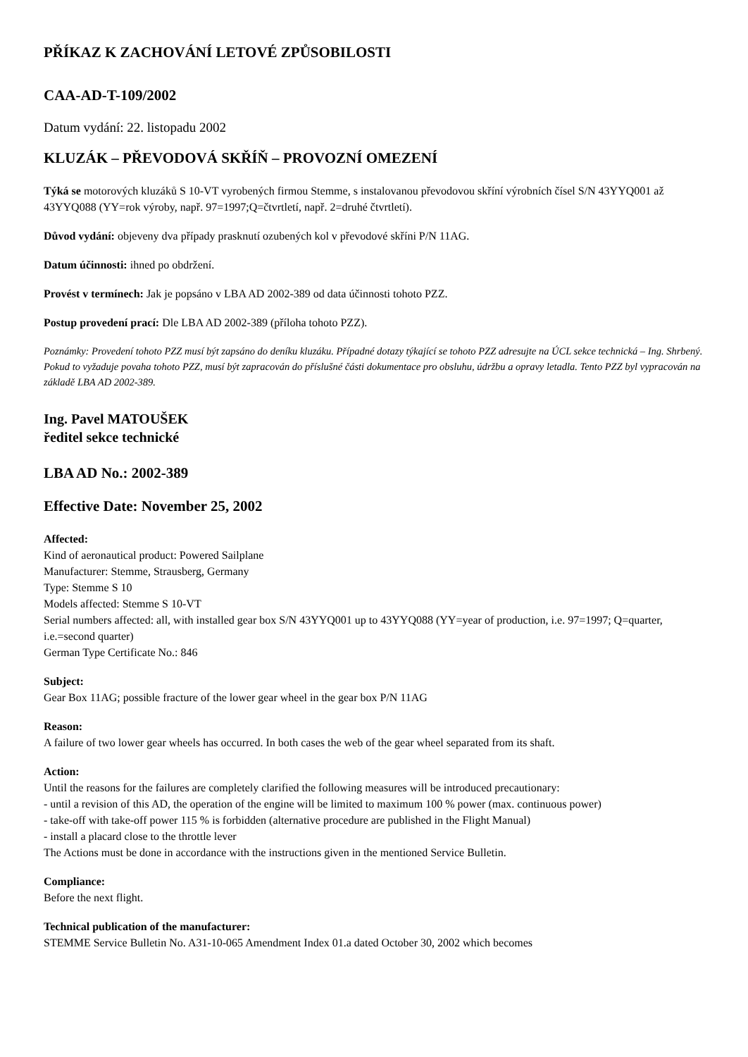PŘÍKAZ K ZACHOVÁNÍ LETOVÉ ZPŮSOBILOSTI
CAA-AD-T-109/2002
Datum vydání: 22. listopadu 2002
KLUZÁK – PŘEVODOVÁ SKŘÍŇ – PROVOZNÍ OMEZENÍ
Týká se motorových kluzáků S 10-VT vyrobených firmou Stemme, s instalovanou převodovou skříní výrobních čísel S/N 43YYQ001 až 43YYQ088 (YY=rok výroby, např. 97=1997;Q=čtvrtletí, např. 2=druhé čtvrtletí).
Důvod vydání: objeveny dva případy prasknutí ozubených kol v převodové skříni P/N 11AG.
Datum účinnosti: ihned po obdržení.
Provést v termínech: Jak je popsáno v LBA AD 2002-389 od data účinnosti tohoto PZZ.
Postup provedení prací: Dle LBA AD 2002-389 (příloha tohoto PZZ).
Poznámky: Provedení tohoto PZZ musí být zapsáno do deníku kluzáku. Případné dotazy týkající se tohoto PZZ adresujte na ÚCL sekce technická – Ing. Shrbený. Pokud to vyžaduje povaha tohoto PZZ, musí být zapracován do příslušné části dokumentace pro obsluhu, údržbu a opravy letadla. Tento PZZ byl vypracován na základě LBA AD 2002-389.
Ing. Pavel MATOUŠEK
ředitel sekce technické
LBA AD No.: 2002-389
Effective Date: November 25, 2002
Affected:
Kind of aeronautical product: Powered Sailplane
Manufacturer: Stemme, Strausberg, Germany
Type: Stemme S 10
Models affected: Stemme S 10-VT
Serial numbers affected: all, with installed gear box S/N 43YYQ001 up to 43YYQ088 (YY=year of production, i.e. 97=1997; Q=quarter, i.e.=second quarter)
German Type Certificate No.: 846
Subject:
Gear Box 11AG; possible fracture of the lower gear wheel in the gear box P/N 11AG
Reason:
A failure of two lower gear wheels has occurred. In both cases the web of the gear wheel separated from its shaft.
Action:
Until the reasons for the failures are completely clarified the following measures will be introduced precautionary:
- until a revision of this AD, the operation of the engine will be limited to maximum 100 % power (max. continuous power)
- take-off with take-off power 115 % is forbidden (alternative procedure are published in the Flight Manual)
- install a placard close to the throttle lever
The Actions must be done in accordance with the instructions given in the mentioned Service Bulletin.
Compliance:
Before the next flight.
Technical publication of the manufacturer:
STEMME Service Bulletin No. A31-10-065 Amendment Index 01.a dated October 30, 2002 which becomes